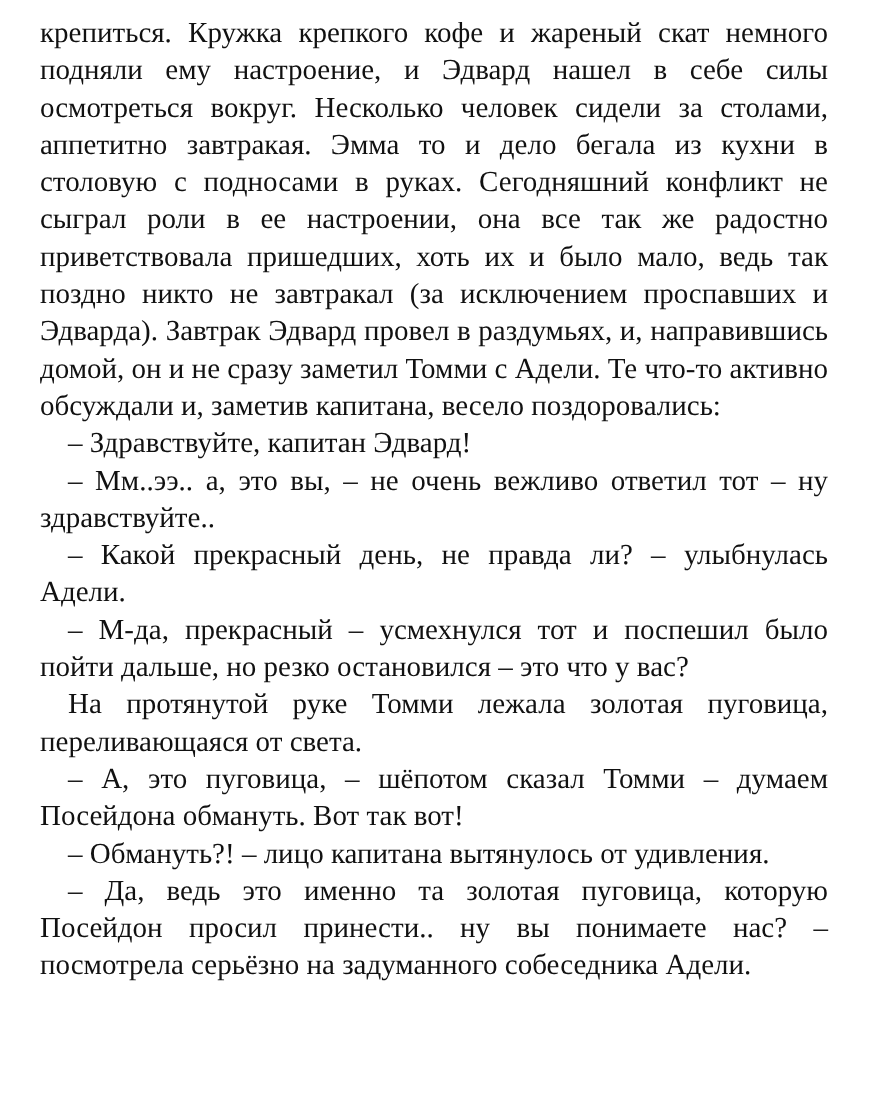крепиться. Кружка крепкого кофе и жареный скат немного подняли ему настроение, и Эдвард нашел в себе силы осмотреться вокруг. Несколько человек сидели за столами, аппетитно завтракая. Эмма то и дело бегала из кухни в столовую с подносами в руках. Сегодняшний конфликт не сыграл роли в ее настроении, она все так же радостно приветствовала пришедших, хоть их и было мало, ведь так поздно никто не завтракал (за исключением проспавших и Эдварда). Завтрак Эдвард провел в раздумьях, и, направившись домой, он и не сразу заметил Томми с Адели. Те что-то активно обсуждали и, заметив капитана, весело поздоровались:
– Здравствуйте, капитан Эдвард!
– Мм..ээ.. а, это вы, – не очень вежливо ответил тот – ну здравствуйте..
– Какой прекрасный день, не правда ли? – улыбнулась Адели.
– М-да, прекрасный – усмехнулся тот и поспешил было пойти дальше, но резко остановился – это что у вас?
На протянутой руке Томми лежала золотая пуговица, переливающаяся от света.
– А, это пуговица, – шёпотом сказал Томми – думаем Посейдона обмануть. Вот так вот!
– Обмануть?! – лицо капитана вытянулось от удивления.
– Да, ведь это именно та золотая пуговица, которую Посейдон просил принести.. ну вы понимаете нас? – посмотрела серьёзно на задуманного собеседника Адели.